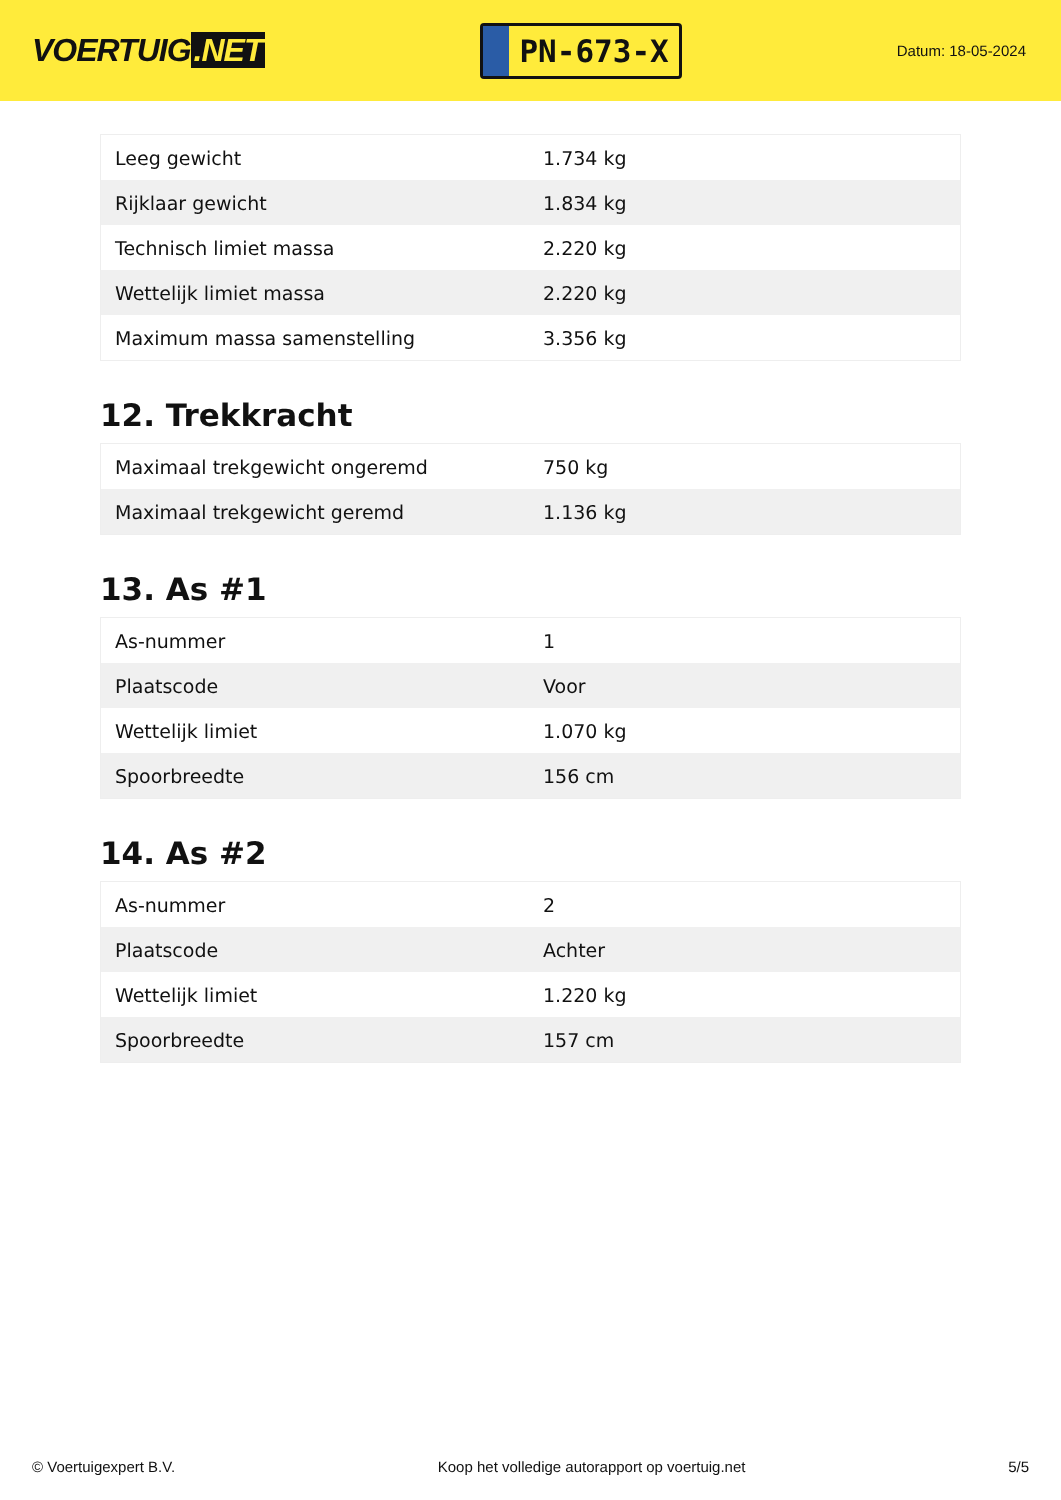VOERTUIG.NET
PN-673-X
Datum: 18-05-2024
| Leeg gewicht | 1.734 kg |
| Rijklaar gewicht | 1.834 kg |
| Technisch limiet massa | 2.220 kg |
| Wettelijk limiet massa | 2.220 kg |
| Maximum massa samenstelling | 3.356 kg |
12. Trekkracht
| Maximaal trekgewicht ongeremd | 750 kg |
| Maximaal trekgewicht geremd | 1.136 kg |
13. As #1
| As-nummer | 1 |
| Plaatscode | Voor |
| Wettelijk limiet | 1.070 kg |
| Spoorbreedte | 156 cm |
14. As #2
| As-nummer | 2 |
| Plaatscode | Achter |
| Wettelijk limiet | 1.220 kg |
| Spoorbreedte | 157 cm |
© Voertuigexpert B.V. Koop het volledige autorapport op voertuig.net 5/5